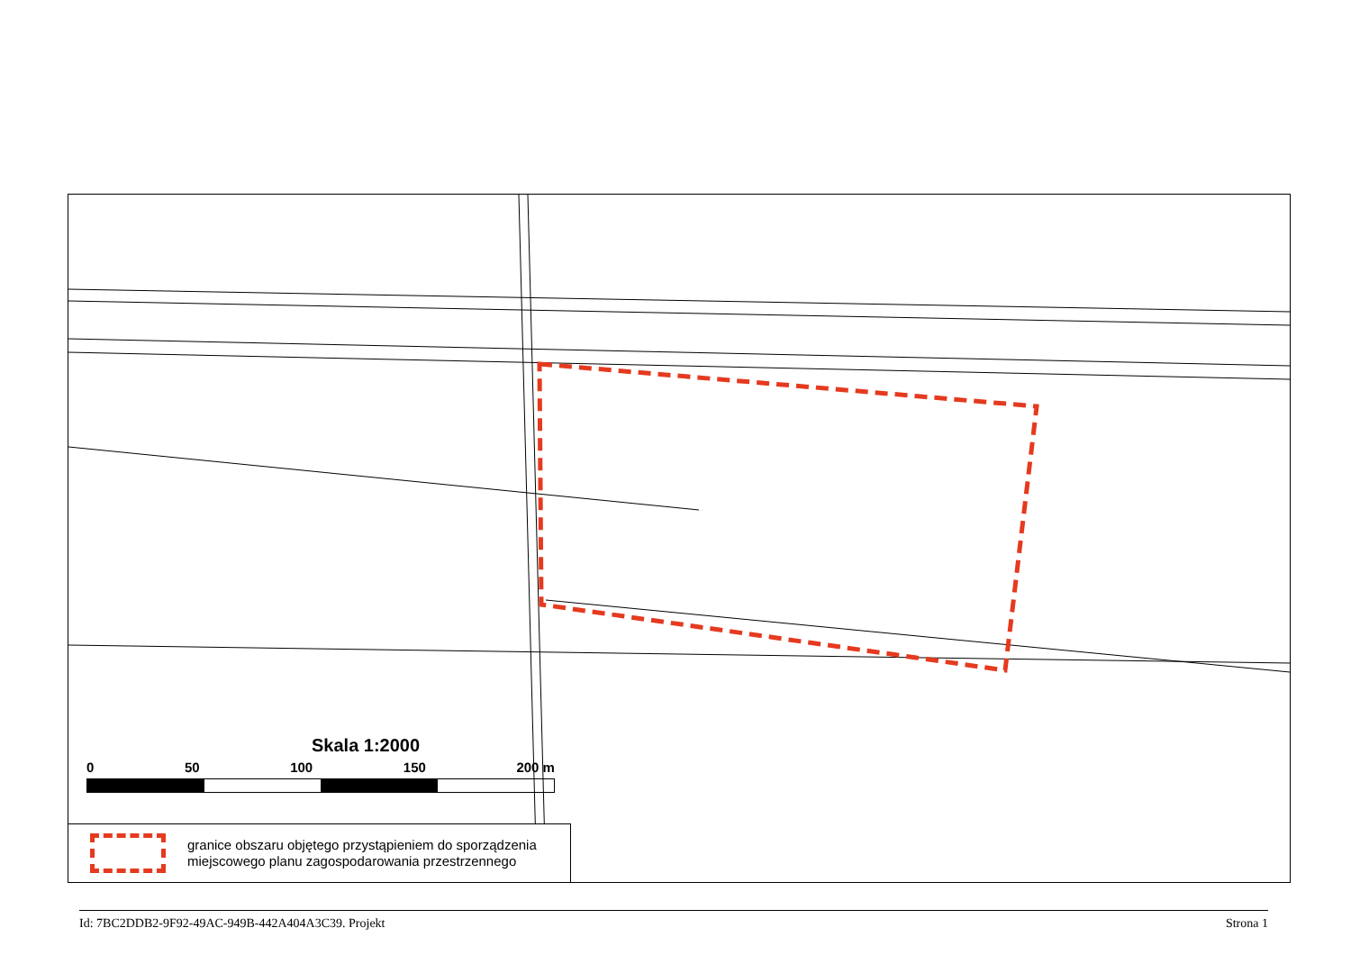Skala 1:2000
0 50 100 150 200 m
granice obszaru objętego przystąpieniem do sporządzenia
miejscowego planu zagospodarowania przestrzennego
Id: 7BC2DDB2-9F92-49AC-949B-442A404A3C39. Projekt Strona 1